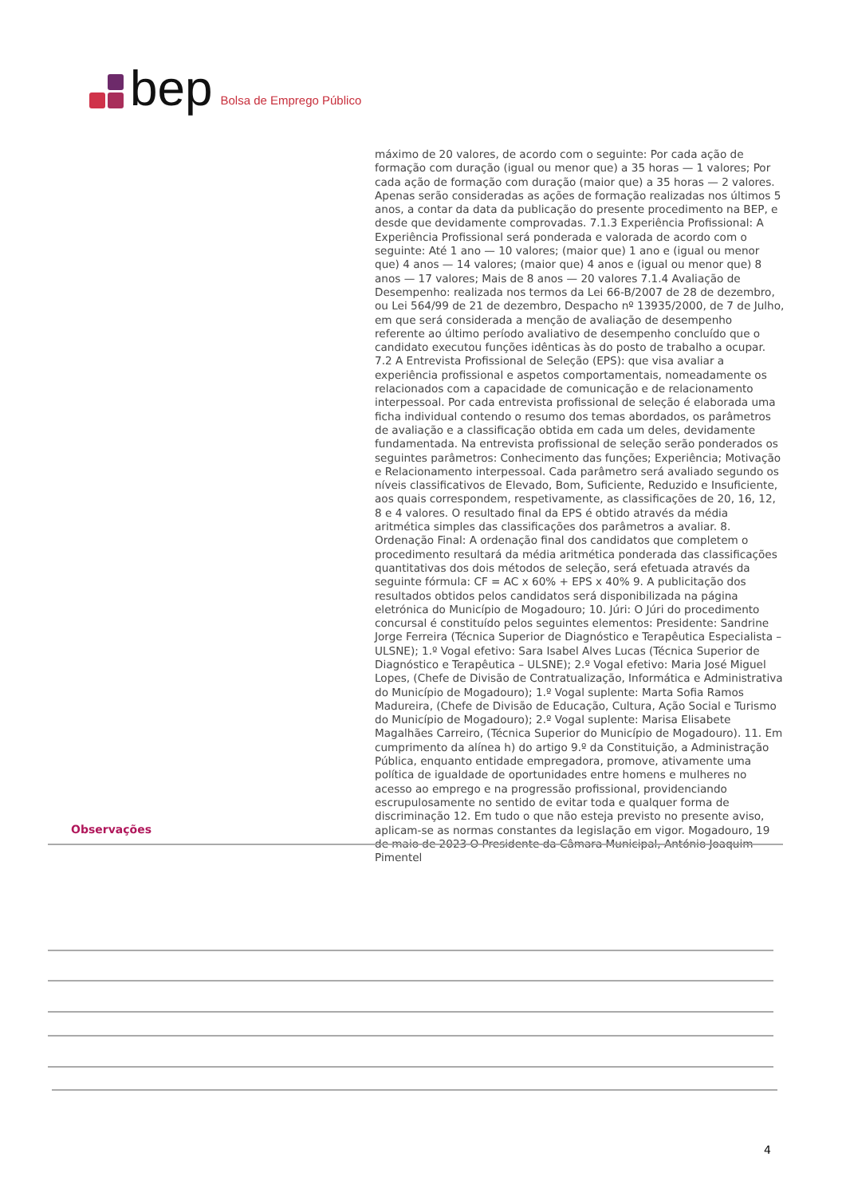bep Bolsa de Emprego Público
máximo de 20 valores, de acordo com o seguinte: Por cada ação de formação com duração (igual ou menor que) a 35 horas — 1 valores; Por cada ação de formação com duração (maior que) a 35 horas — 2 valores. Apenas serão consideradas as ações de formação realizadas nos últimos 5 anos, a contar da data da publicação do presente procedimento na BEP, e desde que devidamente comprovadas. 7.1.3 Experiência Profissional: A Experiência Profissional será ponderada e valorada de acordo com o seguinte: Até 1 ano — 10 valores; (maior que) 1 ano e (igual ou menor que) 4 anos — 14 valores; (maior que) 4 anos e (igual ou menor que) 8 anos — 17 valores; Mais de 8 anos — 20 valores 7.1.4 Avaliação de Desempenho: realizada nos termos da Lei 66-B/2007 de 28 de dezembro, ou Lei 564/99 de 21 de dezembro, Despacho nº 13935/2000, de 7 de Julho, em que será considerada a menção de avaliação de desempenho referente ao último período avaliativo de desempenho concluído que o candidato executou funções idênticas às do posto de trabalho a ocupar. 7.2 A Entrevista Profissional de Seleção (EPS): que visa avaliar a experiência profissional e aspetos comportamentais, nomeadamente os relacionados com a capacidade de comunicação e de relacionamento interpessoal. Por cada entrevista profissional de seleção é elaborada uma ficha individual contendo o resumo dos temas abordados, os parâmetros de avaliação e a classificação obtida em cada um deles, devidamente fundamentada. Na entrevista profissional de seleção serão ponderados os seguintes parâmetros: Conhecimento das funções; Experiência; Motivação e Relacionamento interpessoal. Cada parâmetro será avaliado segundo os níveis classificativos de Elevado, Bom, Suficiente, Reduzido e Insuficiente, aos quais correspondem, respetivamente, as classificações de 20, 16, 12, 8 e 4 valores. O resultado final da EPS é obtido através da média aritmética simples das classificações dos parâmetros a avaliar. 8. Ordenação Final: A ordenação final dos candidatos que completem o procedimento resultará da média aritmética ponderada das classificações quantitativas dos dois métodos de seleção, será efetuada através da seguinte fórmula: CF = AC x 60% + EPS x 40% 9. A publicitação dos resultados obtidos pelos candidatos será disponibilizada na página eletrónica do Município de Mogadouro; 10. Júri: O Júri do procedimento concursal é constituído pelos seguintes elementos: Presidente: Sandrine Jorge Ferreira (Técnica Superior de Diagnóstico e Terapêutica Especialista – ULSNE); 1.º Vogal efetivo: Sara Isabel Alves Lucas (Técnica Superior de Diagnóstico e Terapêutica – ULSNE); 2.º Vogal efetivo: Maria José Miguel Lopes, (Chefe de Divisão de Contratualização, Informática e Administrativa do Município de Mogadouro); 1.º Vogal suplente: Marta Sofia Ramos Madureira, (Chefe de Divisão de Educação, Cultura, Ação Social e Turismo do Município de Mogadouro); 2.º Vogal suplente: Marisa Elisabete Magalhães Carreiro, (Técnica Superior do Município de Mogadouro). 11. Em cumprimento da alínea h) do artigo 9.º da Constituição, a Administração Pública, enquanto entidade empregadora, promove, ativamente uma política de igualdade de oportunidades entre homens e mulheres no acesso ao emprego e na progressão profissional, providenciando escrupulosamente no sentido de evitar toda e qualquer forma de discriminação 12. Em tudo o que não esteja previsto no presente aviso, aplicam-se as normas constantes da legislação em vigor. Mogadouro, 19 de maio de 2023 O Presidente da Câmara Municipal, António Joaquim Pimentel
Observações
4